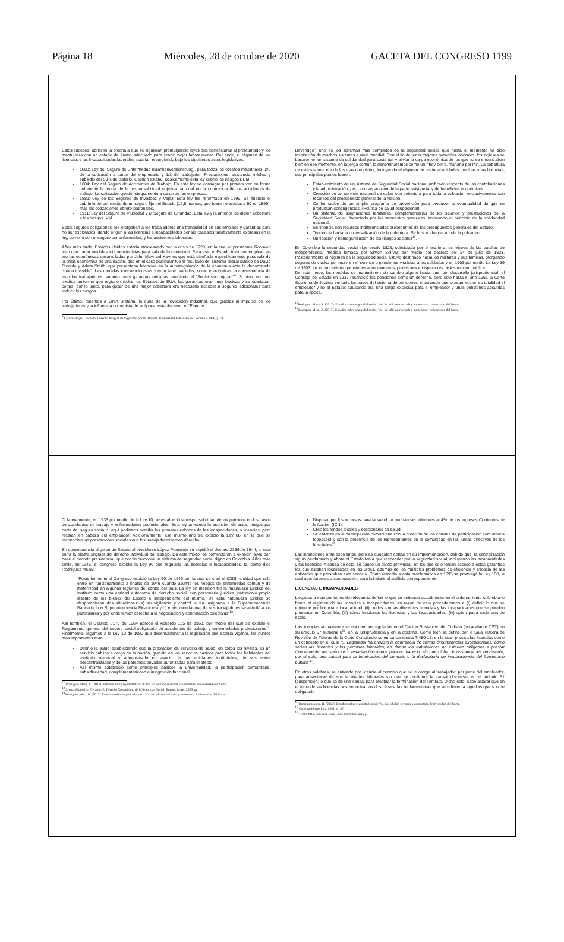Página 18 Miércoles, 28 de octubre de 2020 GACETA DEL CONGRESO 1199
Estos sucesos, abrieron la brecha a que se siguieran promulgando leyes que beneficiaran al proletariado y los mantuviera con un estado de ánimo adecuado para rendir mejor laboralmente. Por ende, el régimen de las licencias y las incapacidades laborales estarían resurgiendo bajo los siguientes actos legislativos:
1883: Ley del Seguro de Enfermedad (Krankenversicherung), para todos los obreros industriales: 2/3 de la cotización a cargo del empresario y 1/3 del trabajador. Prestaciones: asistencia médica y subsidio del 50% del salario. Gestión estatal. Básicamente esta ley cubrió los riesgos ECM
1884: Ley del Seguro de Accidentes de Trabajo. En esta ley se consagra por primera vez en forma coherente la teoría de la responsabilidad objetiva patronal en la ocurrencia de los accidentes de trabajo. La cotización quedó íntegramente a cargo de las empresas.
1889: Ley de los Seguros de Invalidez y Vejez. Esta ley fue reformada en 1899. Se financió el cubrimiento por medio de un seguro fijo del Estado (12,5 marcos, que fueron elevados a 50 en 1899), más las cotizaciones obrero-patronales.
1911: Ley del Seguro de Viudedad y el Seguro de Orfandad. Esta ley y la anterior les dieron cobertura a los riesgos IVM.
Estos seguros obligatorios, les otorgaban a los trabajadores una tranquilidad en sus empleos y garantías para no ser explotados, dando origen a las licencias e incapacidades por las causales taxativamente expresas en la ley, como lo son el seguro por enfermedad, y los accidentes laborales.
Años más tarde, Estados Unidos estaría atravesando por la crisis de 1929, en la cual el presidente Roosvelt tuvo que tomar medidas intervencionistas para salir de la catástrofe. Para esto el Estado tuvo que emplear las teorías económicas desarrolladas por John Maynard Keynes que está diseñada específicamente para salir de la crisis económica de una nación, que en el caso particular fue el resultado del sistema liberal clásico de David Ricardo y Adam Smith, que presentaba falencias en la autorregulación de la economía ante la denominada “mano invisible”. Las medidas intervencionistas fueron tanto sociales, como económicas, a consecuencia de esto los trabajadores ganaron unas garantías mínimas, mediante el “Social security act”<sup>9</sup>. Si bien, era una medida uniforme que regía en todos los Estados de EUA, las garantías eran muy básicas y se quedaban cortas, por lo tanto, para gozar de una mejor cobertura era necesario acceder a seguros adicionales para reducir los riesgos.
Por último, tenemos a Gran Bretaña, la cuna de la revolución industrial, que gracias al impulso de los trabajadores y la influencia comunista de la época, establecieron el “Plan de
<sup>9</sup> Cetina Vargas, Oswaldo. Derecho Integral de Seguridad Social. Bogotá: Universidad Externado de Colombia, 1986, p. 74
Beveridge”, uno de los sistemas más completos de la seguridad social, que hasta el momento ha sido inspiración de muchos sistemas a nivel mundial. Con el fin de tener mejores garantías laborales, los ingleses se basaron en un sistema de solidaridad para sustentar y aliviar la carga económica de los que no se encontraban bien en ese momento, en la jerga común lo denominaremos como un: “hoy por ti, mañana por mí”. La cobertura de este sistema era de los más completos, incluyendo el régimen de las incapacidades médicas y las licencias, sus principales puntos fueron:
Establecimiento de un sistema de Seguridad Social nacional unificado respecto de las contribuciones y la administración, pero con separación de la parte asistencial y de beneficios económicos.
Creación de un servicio nacional de salud con cobertura para toda la población exclusivamente con recursos del presupuesto general de la Nación.
Conformación de un amplio programa de prevención para precaver la eventualidad de que se produzcan contingencias. (Política de salud ocupacional).
Un sistema de asignaciones familiares, complementarias de los salarios y prestaciones de la Seguridad Social, financiado por los impuestos generales, invocando el principio de la solidaridad nacional.
Se financia con recursos indiferenciados procedentes de los presupuestos generales del Estado.
Tendencia hacia la universalización de la cobertura. Se buscó abarcar a toda la población.
Unificación y homogenización de los riesgos sociales<sup>10</sup>.
En Colombia la seguridad social rige desde 1823, subsidiada por el erario a los héroes de las batallas de independencia, medida tomada por Simón Bolívar por medio del decreto del 24 de julio de 1823. Posteriormente el régimen de la seguridad social estuvo destinado hacia los militares y sus familias, otorgando seguros de viudez por morir en el servicio o pensiones vitalicias a los soldados y en 1903 por medio La Ley 39 de 1903, se le concedieron pensiones a los maestros, profesores e inspectores de instrucción pública<sup>11</sup>.
De este modo, las medidas se mantuvieron sin cambio alguno hasta que, por desarrollo jurisprudencial, el Consejo de Estado en 1937 reconoció las pensiones como un derecho, pero solo hasta el año 1961 la Corte Suprema de Justicia sentaría las bases del sistema de pensiones, ordenando que lo asumiera en su totalidad el empleador y no el Estado; causando así, una carga excesiva para el empleador y unas pensiones absurdas para la época.
<sup>10</sup> Rodríguez Mesa, R. (2017). Estudios sobre seguridad social: Vol. 5a. edición revisada y aumentada. Universidad del Norte.
<sup>11</sup> Rodríguez Mesa, R. (2017). Estudios sobre seguridad social: Vol. 5a. edición revisada y aumentada. Universidad del Norte.
Colateralmente, en 1936 por medio de la Ley 10, se estableció la responsabilidad de los patronos en los casos de accidentes de trabajo y enfermedades profesionales. Esta ley antecede la asunción de estos riesgos por parte del seguro social<sup>12</sup>; aquí podemos percibir los primeros esbozos de las incapacidades, o licencias, pero recaían en cabeza del empleador. Adicionalmente, ese mismo año se expidió la Ley 66, en la que se reconocían las prestaciones sociales que los trabajadores tenían derecho.
En consecuencia al golpe de Estado al presidente López Pumarejo se expidió el decreto 2350 de 1944, el cual sería la piedra angular del derecho individual del trabajo. De este modo, se comenzaron a expedir leyes con base al decreto presidencial, que por fin proponía un sistema de seguridad social digno en Colombia. Años más tarde, en 1946, el congreso expidió la Ley 90 que regularía las licencias e incapacidades, tal como dice Rodríguez Mesa:
“Posteriormente el Congreso expidió la Ley 90 de 1946 por la cual se creó el ICSS, entidad que solo entró en funcionamiento a finales de 1949 cuando asumió los riesgos de enfermedad común y de maternidad en algunas regiones del centro del país. La ley en mención fijó la naturaleza jurídica del Instituto como una entidad autónoma de derecho social, con personería jurídica, patrimonio propio distinto de los bienes del Estado e independiente del mismo. De esta naturaleza jurídica se desprendieron dos situaciones: a) su vigilancia y control le fue asignada a la Superintendencia Bancaria, hoy Superintendencia Financiera y b) el régimen laboral de sus trabajadores se asimiló a los particulares y por ende tenían derecho a la negociación y contratación colectivas”<sup>13</sup>.
Así también, el Decreto 3170 de 1964 aprobó el Acuerdo 155 de 1963, por medio del cual se expidió el Reglamento general del seguro social obligatorio de accidentes de trabajo y enfermedades profesionales<sup>14</sup>. Finalmente, llegamos a la Ley 10 de 1990 que desencadenaría la legislación que estaría vigente, los puntos más importantes eran:
Definió la salud estableciendo que la prestación de servicios de salud, en todos los niveles, es un servicio público a cargo de la nación, gratuito en los servicios básicos para todos los habitantes del territorio nacional y administrado en asocio de las entidades territoriales, de sus entes descentralizados y de las personas privadas autorizadas para el efecto.
Así mismo estableció como principios básicos la universalidad, la participación comunitaria, subsidiariedad, complementariedad e integración funcional.
<sup>12</sup> Rodríguez Mesa, R. (2017). Estudios sobre seguridad social: Vol. 5a. edición revisada y aumentada. Universidad del Norte.
<sup>13</sup> Arenas Monsalve, Gerardo. El Derecho Colombiano de la Seguridad Social. Bogotá: Legis, 2006, pp.
<sup>14</sup> Rodríguez Mesa, R. (2017). Estudios sobre seguridad social: Vol. 5a. edición revisada y aumentada. Universidad del Norte.
Dispuso que los recursos para la salud no podrían ser inferiores al 4% de los Ingresos Corrientes de la Nación (ICN).
Creó los fondos locales y seccionales de salud.
Se enfatizó en la participación comunitaria con la creación de los comités de participación comunitaria (copacos) y con la presencia de los representantes de la comunidad en las juntas directivas de los hospitales<sup>15</sup>
Las intenciones eran excelentes, pero se quedaron cortas en su implementación, debido que, la centralización siguió perdurando y ahora el Estado tenía que responder por la seguridad social, incluyendo las incapacidades y las licencias. A causa de esto, se causó un olvido provincial, en los que solo tenían acceso a estas garantías los que estaban localizados en las urbes, además de los múltiples problemas de eficiencia y eficacia de las entidades que prestaban este servicio. Como remedio a esta problemática en 1993 se promulgó la Ley 100, la cual abordaremos a continuación, para brindarle el análisis correspondiente.
LICENCIAS E INCAPACIDADES
Llegados a este punto, es de relevancia definir lo que se entiende actualmente en el ordenamiento colombiano frente al régimen de las licencias e incapacidades, en razón de esto procederemos a (i) definir lo que se entiende por licencia e incapacidad, (ii) cuales son las diferentes licencias y las incapacidades que se pueden presentar en Colombia, (iii) cómo funcionan las licencias y las incapacidades, (iv) quien paga cada una de estas.
Las licencias actualmente se encuentran reguladas en el Código Sustantivo del Trabajo (en adelante CST) en su artículo 57 numeral 6<sup>16</sup>, en la jurisprudencia y en la doctrina. Como bien se define por la Sala Tercera de Revisión de Tutelas de la Corte Constitucional en su sentencia T-480-18, en la cual, precisa las licencias como un concepto en el cual “El Legislador ha previsto la ocurrencia de ciertas circunstancias excepcionales, como serían las licencias y los permisos laborales, en donde los trabajadores no estarían obligados a prestar directamente sus servicios o estarían facultados para no hacerlo, sin que dicha circunstancia les represente, por sí sola, una causal para la terminación del contrato o la declaratoria de insubsistencia del funcionario público”<sup>17</sup>.
En otras palabras, se entiende por licencia al permiso que se le otorga al trabajador, por parte del empleador, para ausentarse de sus facultades laborales sin que se configure la causal dispuesta en el artículo 51 (suspensión) o que se dé una causal para efectuar la terminación del contrato. Dicho esto, cabe aclarar que en el tema de las licencias nos encontramos dos clases, las reglamentarias que se refieren a aquellas que son de obligatorio
<sup>15</sup> Rodríguez Mesa, R. (2017). Estudios sobre seguridad social: Vol. 5a. edición revisada y aumentada. Universidad del Norte.
<sup>16</sup> Constitución política, 1991, art 57.
<sup>17</sup> T-480-2018, Guerrero Luis, Corte Constitucional, p1.